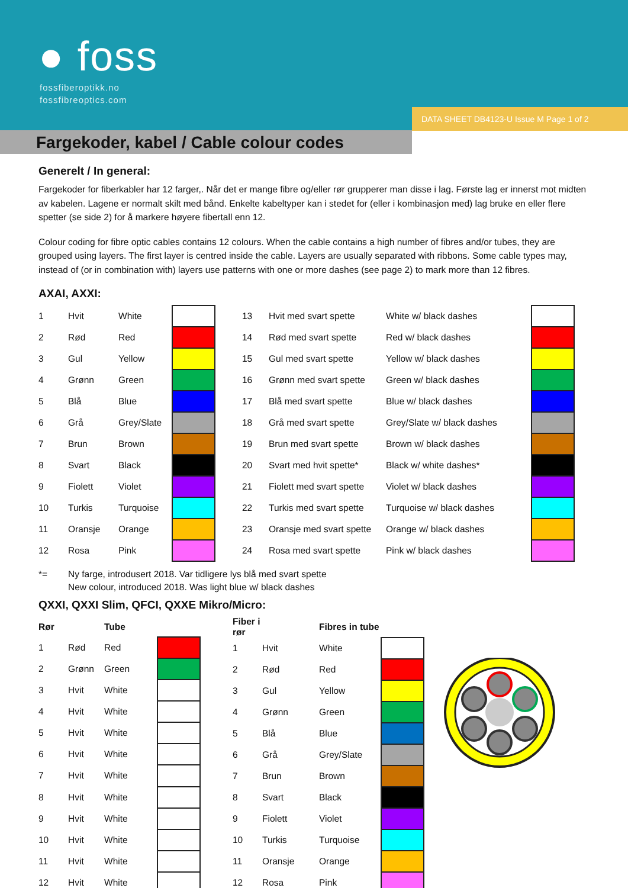● foss
fossfiberoptikk.no
fossfibreoptics.com
DATA SHEET DB4123-U Issue M Page 1 of 2
Fargekoder, kabel / Cable colour codes
Generelt / In general:
Fargekoder for fiberkabler har 12 farger,. Når det er mange fibre og/eller rør grupperer man disse i lag. Første lag er innerst mot midten av kabelen. Lagene er normalt skilt med bånd. Enkelte kabeltyper kan i stedet for (eller i kombinasjon med) lag bruke en eller flere spetter (se side 2) for å markere høyere fibertall enn 12.
Colour coding for fibre optic cables contains 12 colours. When the cable contains a high number of fibres and/or tubes, they are grouped using layers. The first layer is centred inside the cable. Layers are usually separated with ribbons. Some cable types may, instead of (or in combination with) layers use patterns with one or more dashes (see page 2) to mark more than 12 fibres.
AXAI, AXXI:
| 1 | Hvit | White | | 13 | Hvit med svart spette | White w/ black dashes | |
| 2 | Rød | Red | | 14 | Rød med svart spette | Red w/ black dashes | |
| 3 | Gul | Yellow | | 15 | Gul med svart spette | Yellow w/ black dashes | |
| 4 | Grønn | Green | | 16 | Grønn med svart spette | Green w/ black dashes | |
| 5 | Blå | Blue | | 17 | Blå med svart spette | Blue w/ black dashes | |
| 6 | Grå | Grey/Slate | | 18 | Grå med svart spette | Grey/Slate w/ black dashes | |
| 7 | Brun | Brown | | 19 | Brun med svart spette | Brown w/ black dashes | |
| 8 | Svart | Black | | 20 | Svart med hvit spette* | Black w/ white dashes* | |
| 9 | Fiolett | Violet | | 21 | Fiolett med svart spette | Violet w/ black dashes | |
| 10 | Turkis | Turquoise | | 22 | Turkis med svart spette | Turquoise w/ black dashes | |
| 11 | Oransje | Orange | | 23 | Oransje med svart spette | Orange w/ black dashes | |
| 12 | Rosa | Pink | | 24 | Rosa med svart spette | Pink w/ black dashes | |
*= Ny farge, introdusert 2018. Var tidligere lys blå med svart spette
New colour, introduced 2018. Was light blue w/ black dashes
QXXI, QXXI Slim, QFCI, QXXE Mikro/Micro:
| Rør | | Tube | | |
| --- | --- | --- | --- | --- |
| 1 | Rød | Red | | |
| 2 | Grønn | Green | | |
| 3 | Hvit | White | | |
| 4 | Hvit | White | | |
| 5 | Hvit | White | | |
| 6 | Hvit | White | | |
| 7 | Hvit | White | | |
| 8 | Hvit | White | | |
| 9 | Hvit | White | | |
| 10 | Hvit | White | | |
| 11 | Hvit | White | | |
| 12 | Hvit | White | | |
| Fiber i rør | | Fibres in tube | |
| --- | --- | --- | --- |
| 1 | Hvit | White | |
| 2 | Rød | Red | |
| 3 | Gul | Yellow | |
| 4 | Grønn | Green | |
| 5 | Blå | Blue | |
| 6 | Grå | Grey/Slate | |
| 7 | Brun | Brown | |
| 8 | Svart | Black | |
| 9 | Fiolett | Violet | |
| 10 | Turkis | Turquoise | |
| 11 | Oransje | Orange | |
| 12 | Rosa | Pink | |